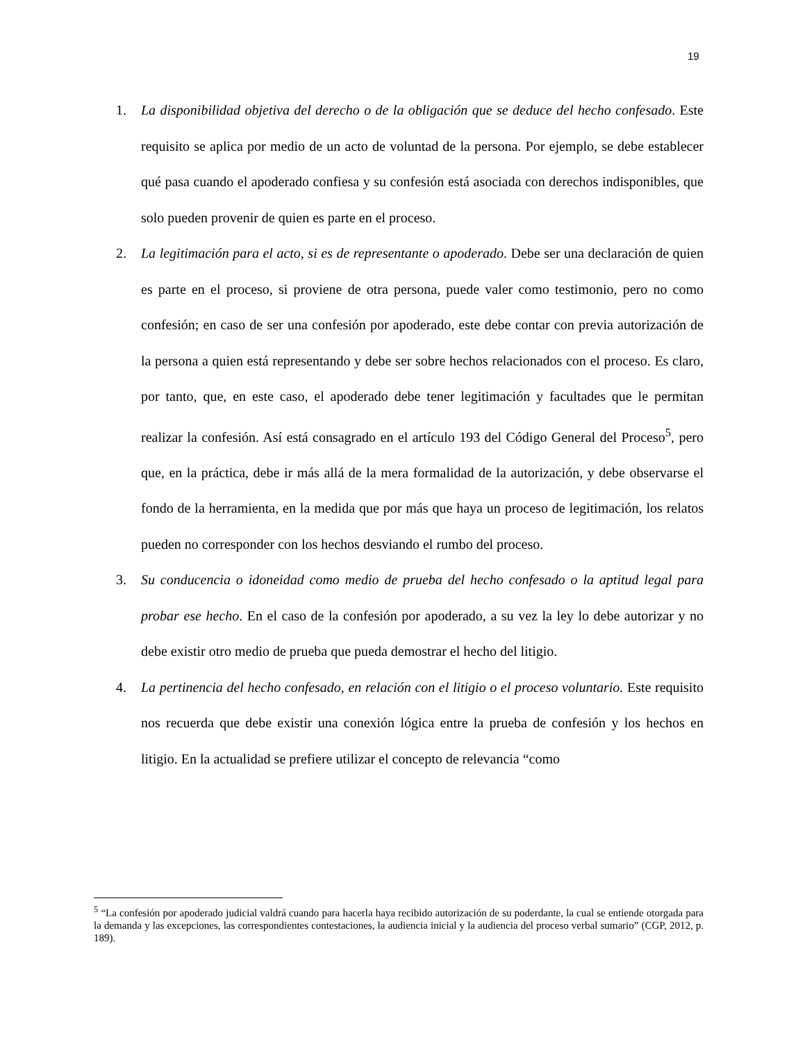19
1. La disponibilidad objetiva del derecho o de la obligación que se deduce del hecho confesado. Este requisito se aplica por medio de un acto de voluntad de la persona. Por ejemplo, se debe establecer qué pasa cuando el apoderado confiesa y su confesión está asociada con derechos indisponibles, que solo pueden provenir de quien es parte en el proceso.
2. La legitimación para el acto, si es de representante o apoderado. Debe ser una declaración de quien es parte en el proceso, si proviene de otra persona, puede valer como testimonio, pero no como confesión; en caso de ser una confesión por apoderado, este debe contar con previa autorización de la persona a quien está representando y debe ser sobre hechos relacionados con el proceso. Es claro, por tanto, que, en este caso, el apoderado debe tener legitimación y facultades que le permitan realizar la confesión. Así está consagrado en el artículo 193 del Código General del Proceso<sup>5</sup>, pero que, en la práctica, debe ir más allá de la mera formalidad de la autorización, y debe observarse el fondo de la herramienta, en la medida que por más que haya un proceso de legitimación, los relatos pueden no corresponder con los hechos desviando el rumbo del proceso.
3. Su conducencia o idoneidad como medio de prueba del hecho confesado o la aptitud legal para probar ese hecho. En el caso de la confesión por apoderado, a su vez la ley lo debe autorizar y no debe existir otro medio de prueba que pueda demostrar el hecho del litigio.
4. La pertinencia del hecho confesado, en relación con el litigio o el proceso voluntario. Este requisito nos recuerda que debe existir una conexión lógica entre la prueba de confesión y los hechos en litigio. En la actualidad se prefiere utilizar el concepto de relevancia “como
<sup>5</sup> “La confesión por apoderado judicial valdrá cuando para hacerla haya recibido autorización de su poderdante, la cual se entiende otorgada para la demanda y las excepciones, las correspondientes contestaciones, la audiencia inicial y la audiencia del proceso verbal sumario” (CGP, 2012, p. 189).